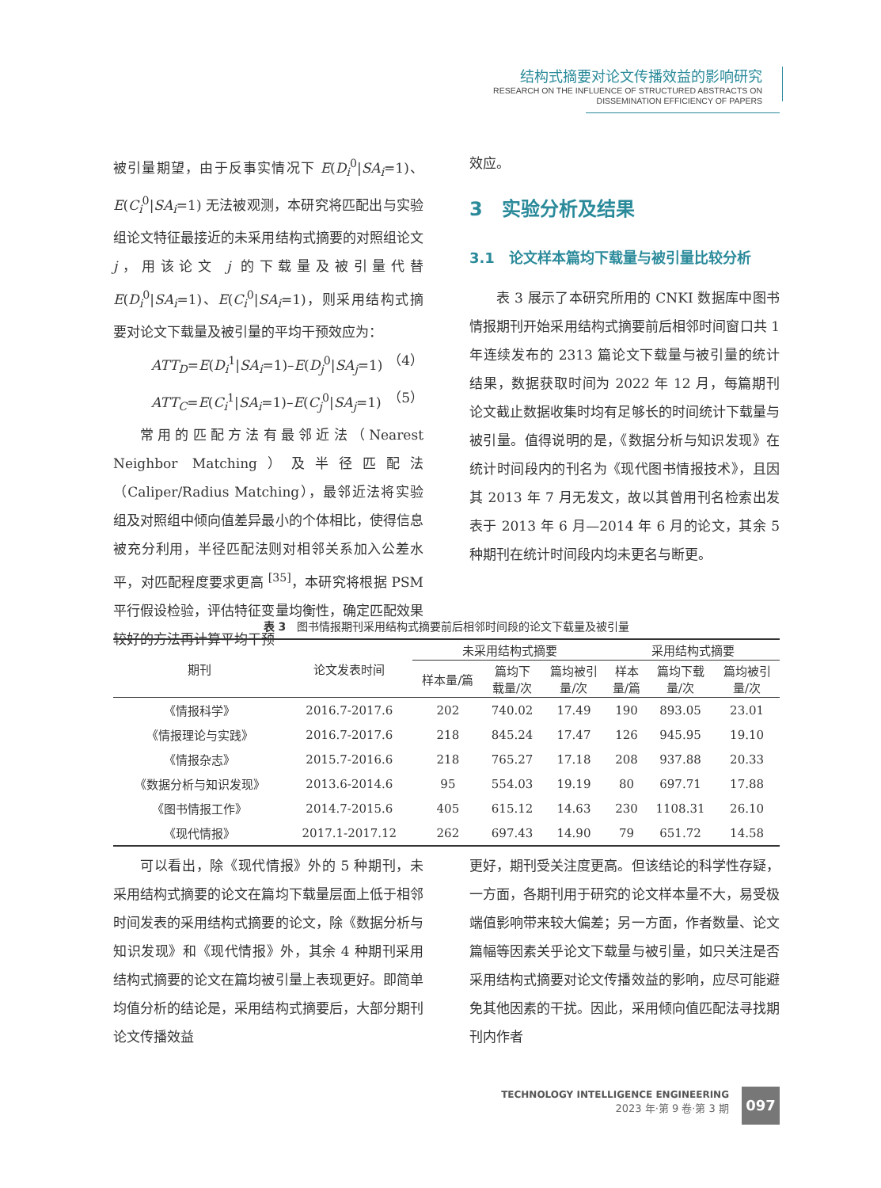结构式摘要对论文传播效益的影响研究
RESEARCH ON THE INFLUENCE OF STRUCTURED ABSTRACTS ON
DISSEMINATION EFFICIENCY OF PAPERS
被引量期望，由于反事实情况下 E(D<sub>i</sub><sup>0</sup>|SA<sub>i</sub>=1)、E(C<sub>i</sub><sup>0</sup>|SA<sub>i</sub>=1) 无法被观测，本研究将匹配出与实验组论文特征最接近的未采用结构式摘要的对照组论文 j，用该论文 j 的下载量及被引量代替 E(D<sub>i</sub><sup>0</sup>|SA<sub>i</sub>=1)、E(C<sub>i</sub><sup>0</sup>|SA<sub>i</sub>=1)，则采用结构式摘要对论文下载量及被引量的平均干预效应为：
ATT<sub>D</sub>=E(D<sub>i</sub><sup>1</sup>|SA<sub>i</sub>=1)–E(D<sub>j</sub><sup>0</sup>|SA<sub>j</sub>=1) （4）
ATT<sub>C</sub>=E(C<sub>i</sub><sup>1</sup>|SA<sub>i</sub>=1)–E(C<sub>j</sub><sup>0</sup>|SA<sub>j</sub>=1) （5）
常用的匹配方法有最邻近法（Nearest Neighbor Matching）及半径匹配法（Caliper/Radius Matching），最邻近法将实验组及对照组中倾向值差异最小的个体相比，使得信息被充分利用，半径匹配法则对相邻关系加入公差水平，对匹配程度要求更高 <sup>[35]</sup>，本研究将根据 PSM 平行假设检验，评估特征变量均衡性，确定匹配效果较好的方法再计算平均干预
效应。
3　实验分析及结果
3.1　论文样本篇均下载量与被引量比较分析
表 3 展示了本研究所用的 CNKI 数据库中图书情报期刊开始采用结构式摘要前后相邻时间窗口共 1 年连续发布的 2313 篇论文下载量与被引量的统计结果，数据获取时间为 2022 年 12 月，每篇期刊论文截止数据收集时均有足够长的时间统计下载量与被引量。值得说明的是，《数据分析与知识发现》在统计时间段内的刊名为《现代图书情报技术》，且因其 2013 年 7 月无发文，故以其曾用刊名检索出发表于 2013 年 6 月—2014 年 6 月的论文，其余 5 种期刊在统计时间段内均未更名与断更。
表 3　图书情报期刊采用结构式摘要前后相邻时间段的论文下载量及被引量
| 期刊 | 论文发表时间 | 未采用结构式摘要 | | | 采用结构式摘要 | | |
| --- | --- | --- | --- | --- | --- | --- | --- |
| | | 样本量/篇 | 篇均下 载量/次 | 篇均被引 量/次 | 样本 量/篇 | 篇均下载 量/次 | 篇均被引 量/次 |
| 《情报科学》 | 2016.7-2017.6 | 202 | 740.02 | 17.49 | 190 | 893.05 | 23.01 |
| 《情报理论与实践》 | 2016.7-2017.6 | 218 | 845.24 | 17.47 | 126 | 945.95 | 19.10 |
| 《情报杂志》 | 2015.7-2016.6 | 218 | 765.27 | 17.18 | 208 | 937.88 | 20.33 |
| 《数据分析与知识发现》 | 2013.6-2014.6 | 95 | 554.03 | 19.19 | 80 | 697.71 | 17.88 |
| 《图书情报工作》 | 2014.7-2015.6 | 405 | 615.12 | 14.63 | 230 | 1108.31 | 26.10 |
| 《现代情报》 | 2017.1-2017.12 | 262 | 697.43 | 14.90 | 79 | 651.72 | 14.58 |
可以看出，除《现代情报》外的 5 种期刊，未采用结构式摘要的论文在篇均下载量层面上低于相邻时间发表的采用结构式摘要的论文，除《数据分析与知识发现》和《现代情报》外，其余 4 种期刊采用结构式摘要的论文在篇均被引量上表现更好。即简单均值分析的结论是，采用结构式摘要后，大部分期刊论文传播效益
更好，期刊受关注度更高。但该结论的科学性存疑，一方面，各期刊用于研究的论文样本量不大，易受极端值影响带来较大偏差；另一方面，作者数量、论文篇幅等因素关乎论文下载量与被引量，如只关注是否采用结构式摘要对论文传播效益的影响，应尽可能避免其他因素的干扰。因此，采用倾向值匹配法寻找期刊内作者
TECHNOLOGY INTELLIGENCE ENGINEERING
2023 年·第 9 卷·第 3 期
097